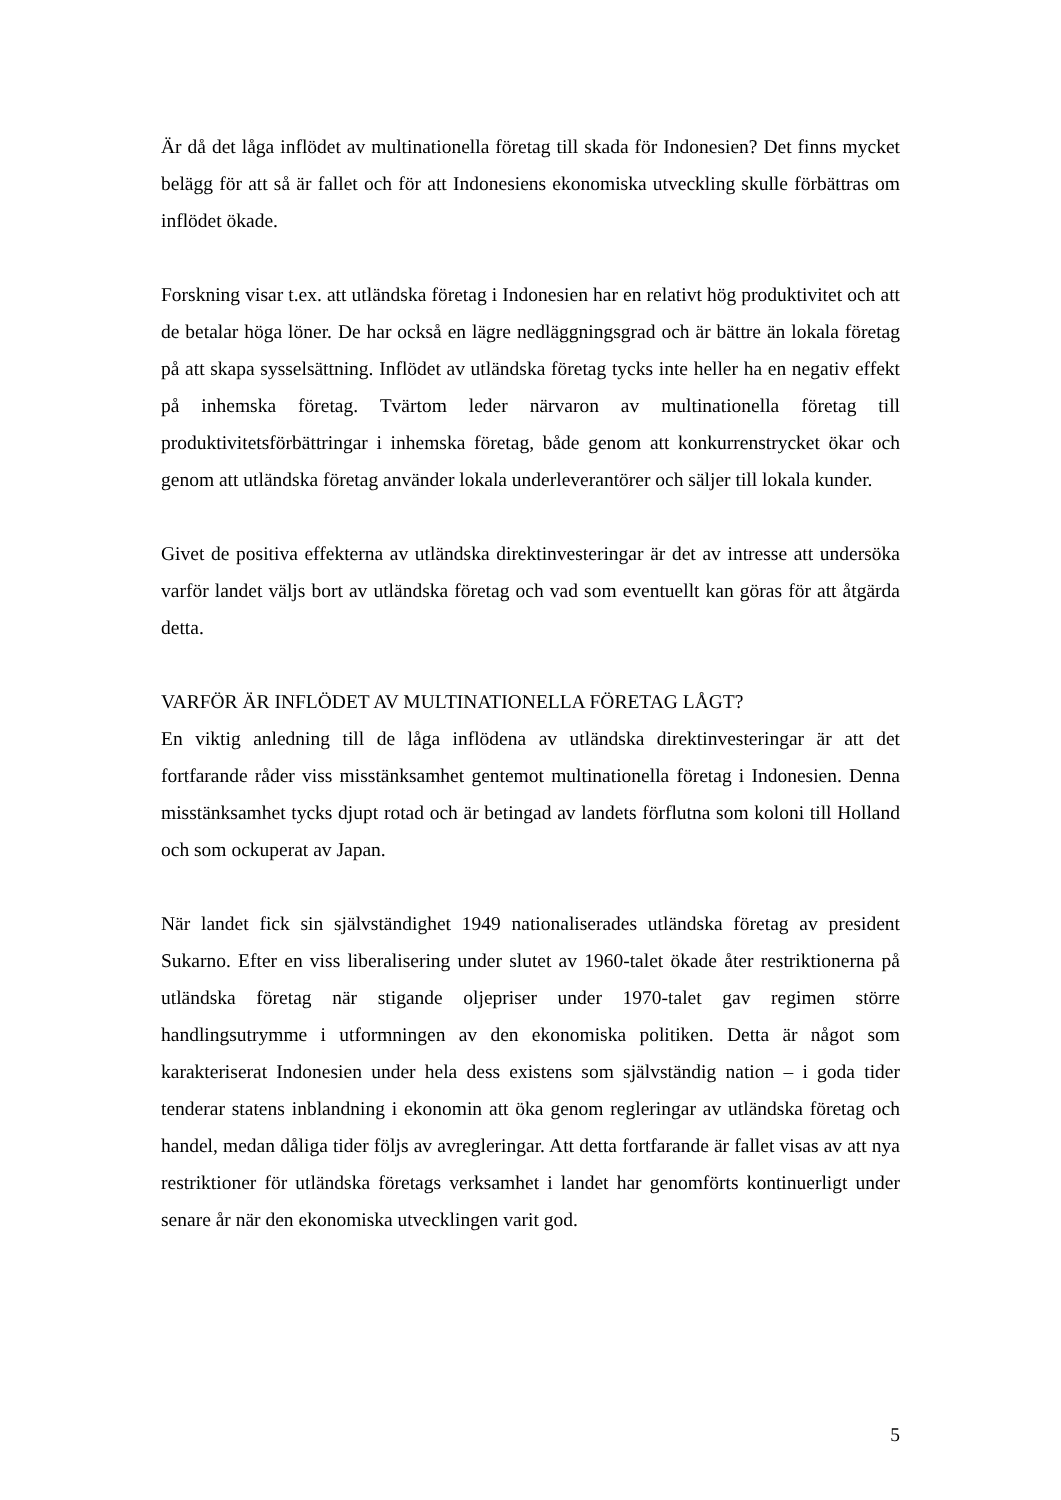Är då det låga inflödet av multinationella företag till skada för Indonesien? Det finns mycket belägg för att så är fallet och för att Indonesiens ekonomiska utveckling skulle förbättras om inflödet ökade.
Forskning visar t.ex. att utländska företag i Indonesien har en relativt hög produktivitet och att de betalar höga löner. De har också en lägre nedläggningsgrad och är bättre än lokala företag på att skapa sysselsättning. Inflödet av utländska företag tycks inte heller ha en negativ effekt på inhemska företag. Tvärtom leder närvaron av multinationella företag till produktivitetsförbättringar i inhemska företag, både genom att konkurrenstrycket ökar och genom att utländska företag använder lokala underleverantörer och säljer till lokala kunder.
Givet de positiva effekterna av utländska direktinvesteringar är det av intresse att undersöka varför landet väljs bort av utländska företag och vad som eventuellt kan göras för att åtgärda detta.
VARFÖR ÄR INFLÖDET AV MULTINATIONELLA FÖRETAG LÅGT?
En viktig anledning till de låga inflödena av utländska direktinvesteringar är att det fortfarande råder viss misstänksamhet gentemot multinationella företag i Indonesien. Denna misstänksamhet tycks djupt rotad och är betingad av landets förflutna som koloni till Holland och som ockuperat av Japan.
När landet fick sin självständighet 1949 nationaliserades utländska företag av president Sukarno. Efter en viss liberalisering under slutet av 1960-talet ökade åter restriktionerna på utländska företag när stigande oljepriser under 1970-talet gav regimen större handlingsutrymme i utformningen av den ekonomiska politiken. Detta är något som karakteriserat Indonesien under hela dess existens som självständig nation – i goda tider tenderar statens inblandning i ekonomin att öka genom regleringar av utländska företag och handel, medan dåliga tider följs av avregleringar. Att detta fortfarande är fallet visas av att nya restriktioner för utländska företags verksamhet i landet har genomförts kontinuerligt under senare år när den ekonomiska utvecklingen varit god.
5